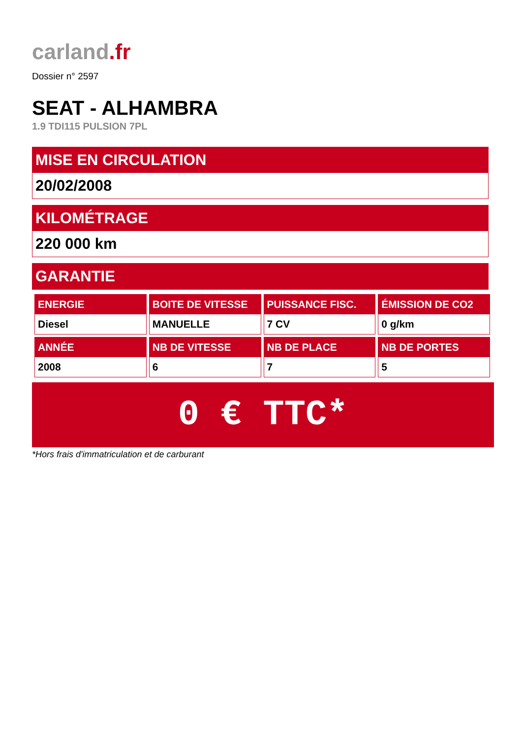carland.fr
Dossier n° 2597
SEAT - ALHAMBRA
1.9 TDI115 PULSION 7PL
MISE EN CIRCULATION
20/02/2008
KILOMÉTRAGE
220 000 km
GARANTIE
| ENERGIE Diesel | BOITE DE VITESSE MANUELLE | PUISSANCE FISC. 7 CV | ÉMISSION DE CO2 0 g/km |
| ANNÉE 2008 | NB DE VITESSE 6 | NB DE PLACE 7 | NB DE PORTES 5 |
0 € TTC*
*Hors frais d'immatriculation et de carburant